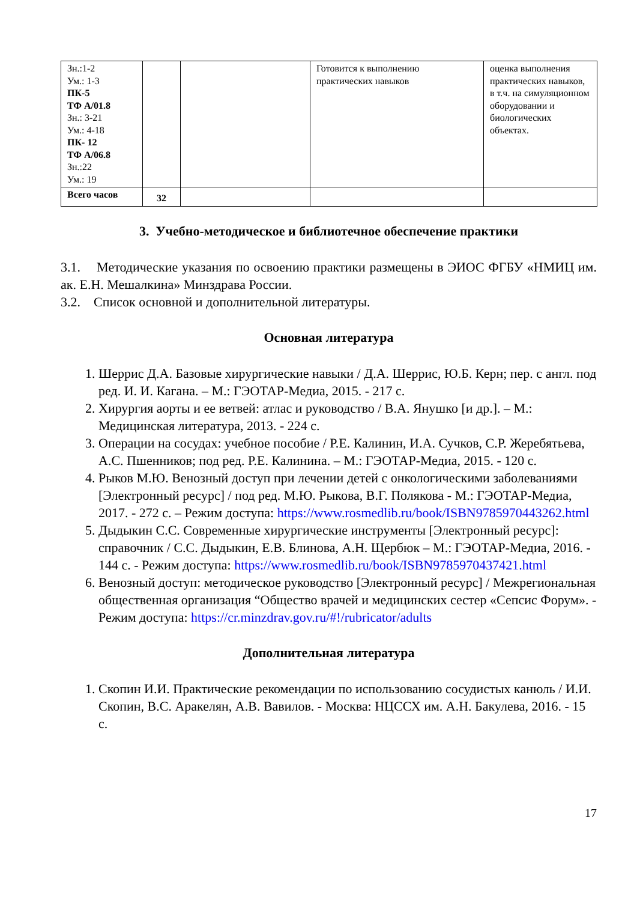| Зн.:1-2 Ум.: 1-3 ПК-5 ТФ А/01.8 Зн.: 3-21 Ум.: 4-18 ПК- 12 ТФ А/06.8 Зн.:22 Ум.: 19 | | | Готовится к выполнению практических навыков | оценка выполнения практических навыков, в т.ч. на симуляционном оборудовании и биологических объектах. |
| Всего часов | 32 | | | |
3. Учебно-методическое и библиотечное обеспечение практики
3.1. Методические указания по освоению практики размещены в ЭИОС ФГБУ «НМИЦ им. ак. Е.Н. Мешалкина» Минздрава России.
3.2. Список основной и дополнительной литературы.
Основная литература
1. Шеррис Д.А. Базовые хирургические навыки / Д.А. Шеррис, Ю.Б. Керн; пер. с англ. под ред. И. И. Кагана. – М.: ГЭОТАР-Медиа, 2015. - 217 с.
2. Хирургия аорты и ее ветвей: атлас и руководство / В.А. Янушко [и др.]. – М.: Медицинская литература, 2013. - 224 с.
3. Операции на сосудах: учебное пособие / Р.Е. Калинин, И.А. Сучков, С.Р. Жеребятьева, А.С. Пшенников; под ред. Р.Е. Калинина. – М.: ГЭОТАР-Медиа, 2015. - 120 с.
4. Рыков М.Ю. Венозный доступ при лечении детей с онкологическими заболеваниями [Электронный ресурс] / под ред. М.Ю. Рыкова, В.Г. Полякова - М.: ГЭОТАР-Медиа, 2017. - 272 с. – Режим доступа: https://www.rosmedlib.ru/book/ISBN9785970443262.html
5. Дыдыкин С.С. Современные хирургические инструменты [Электронный ресурс]: справочник / С.С. Дыдыкин, Е.В. Блинова, А.Н. Щербюк – М.: ГЭОТАР-Медиа, 2016. - 144 с. - Режим доступа: https://www.rosmedlib.ru/book/ISBN9785970437421.html
6. Венозный доступ: методическое руководство [Электронный ресурс] / Межрегиональная общественная организация “Общество врачей и медицинских сестер «Сепсис Форум». - Режим доступа: https://cr.minzdrav.gov.ru/#!/rubricator/adults
Дополнительная литература
1. Скопин И.И. Практические рекомендации по использованию сосудистых канюль / И.И. Скопин, В.С. Аракелян, А.В. Вавилов. - Москва: НЦССХ им. А.Н. Бакулева, 2016. - 15 с.
17